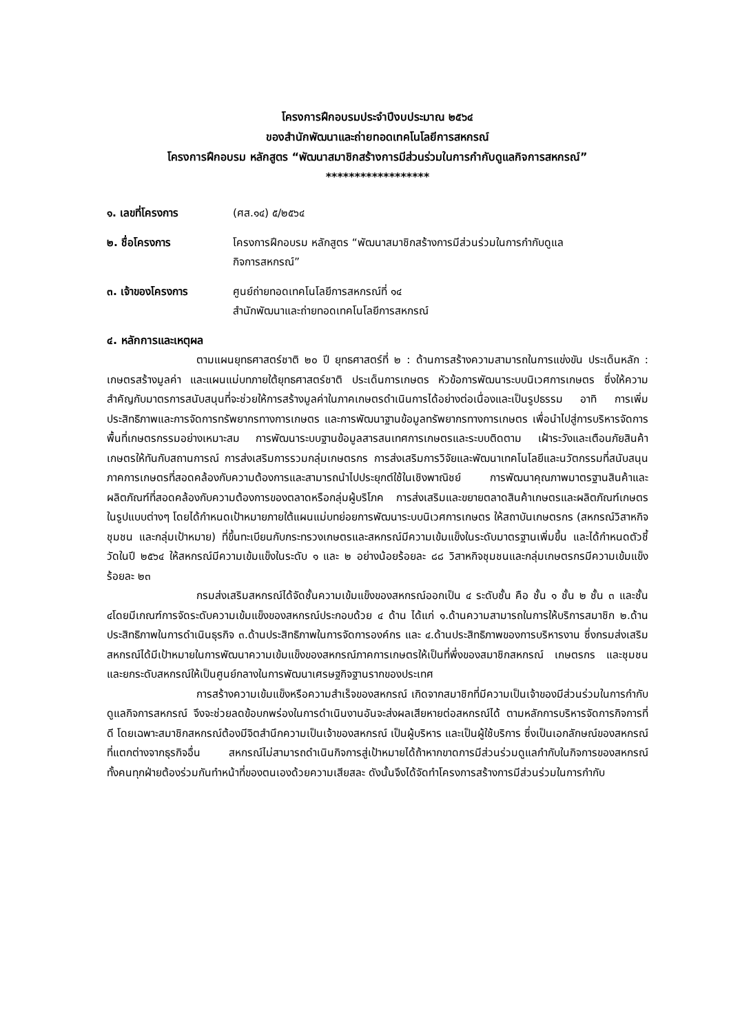โครงการฝึกอบรมประจำปีงบประมาณ ๒๕๖๔
ของสำนักพัฒนาและถ่ายทอดเทคโนโลยีการสหกรณ์
โครงการฝึกอบรม หลักสูตร “พัฒนาสมาชิกสร้างการมีส่วนร่วมในการกำกับดูแลกิจการสหกรณ์”
******************
๑. เลขที่โครงการ (ศส.๑๔) ๕/๒๕๖๔
๒. ชื่อโครงการ โครงการฝึกอบรม หลักสูตร “พัฒนาสมาชิกสร้างการมีส่วนร่วมในการกำกับดูแล
กิจการสหกรณ์”
๓. เจ้าของโครงการ ศูนย์ถ่ายทอดเทคโนโลยีการสหกรณ์ที่ ๑๔
สำนักพัฒนาและถ่ายทอดเทคโนโลยีการสหกรณ์
๔. หลักการและเหตุผล
ตามแผนยุทธศาสตร์ชาติ ๒๐ ปี ยุทธศาสตร์ที่ ๒ : ด้านการสร้างความสามารถในการแข่งขัน ประเด็นหลัก : เกษตรสร้างมูลค่า และแผนแม่บทภายใต้ยุทธศาสตร์ชาติ ประเด็นการเกษตร หัวข้อการพัฒนาระบบนิเวศการเกษตร ซึ่งให้ความสำคัญกับมาตรการสนับสนุนที่จะช่วยให้การสร้างมูลค่าในภาคเกษตรดำเนินการได้อย่างต่อเนื่องและเป็นรูปธรรม อาทิ การเพิ่มประสิทธิภาพและการจัดการทรัพยากรทางการเกษตร และการพัฒนาฐานข้อมูลทรัพยากรทางการเกษตร เพื่อนำไปสู่การบริหารจัดการพื้นที่เกษตรกรรมอย่างเหมาะสม การพัฒนาระบบฐานข้อมูลสารสนเทศการเกษตรและระบบติดตาม เฝ้าระวังและเตือนภัยสินค้าเกษตรให้ทันกับสถานการณ์ การส่งเสริมการรวมกลุ่มเกษตรกร การส่งเสริมการวิจัยและพัฒนาเทคโนโลยีและนวัตกรรมที่สนับสนุนภาคการเกษตรที่สอดคล้องกับความต้องการและสามารถนำไปประยุกต์ใช้ในเชิงพาณิชย์ การพัฒนาคุณภาพมาตรฐานสินค้าและผลิตภัณฑ์ที่สอดคล้องกับความต้องการของตลาดหรือกลุ่มผู้บริโภค การส่งเสริมและขยายตลาดสินค้าเกษตรและผลิตภัณฑ์เกษตรในรูปแบบต่างๆ โดยได้กำหนดเป้าหมายภายใต้แผนแม่บทย่อยการพัฒนาระบบนิเวศการเกษตร ให้สถาบันเกษตรกร (สหกรณ์วิสาหกิจชุมชน และกลุ่มเป้าหมาย) ที่ขึ้นทะเบียนกับกระทรวงเกษตรและสหกรณ์มีความเข้มแข็งในระดับมาตรฐานเพิ่มขึ้น และได้กำหนดตัวชี้วัดในปี ๒๕๖๔ ให้สหกรณ์มีความเข้มแข็งในระดับ ๑ และ ๒ อย่างน้อยร้อยละ ๘๘ วิสาหกิจชุมชนและกลุ่มเกษตรกรมีความเข้มแข็งร้อยละ ๒๓
กรมส่งเสริมสหกรณ์ได้จัดชั้นความเข้มแข็งของสหกรณ์ออกเป็น ๔ ระดับชั้น คือ ชั้น ๑ ชั้น ๒ ชั้น ๓ และชั้น ๔โดยมีเกณฑ์การจัดระดับความเข้มแข็งของสหกรณ์ประกอบด้วย ๔ ด้าน ได้แก่ ๑.ด้านความสามารถในการให้บริการสมาชิก ๒.ด้านประสิทธิภาพในการดำเนินธุรกิจ ๓.ด้านประสิทธิภาพในการจัดการองค์กร และ ๔.ด้านประสิทธิภาพของการบริหารงาน ซึ่งกรมส่งเสริมสหกรณ์ได้มีเป้าหมายในการพัฒนาความเข้มแข็งของสหกรณ์ภาคการเกษตรให้เป็นที่พึ่งของสมาชิกสหกรณ์ เกษตรกร และชุมชน และยกระดับสหกรณ์ให้เป็นศูนย์กลางในการพัฒนาเศรษฐกิจฐานรากของประเทศ
การสร้างความเข้มแข็งหรือความสำเร็จของสหกรณ์ เกิดจากสมาชิกที่มีความเป็นเจ้าของมีส่วนร่วมในการกำกับดูแลกิจการสหกรณ์ จึงจะช่วยลดข้อบกพร่องในการดำเนินงานอันจะส่งผลเสียหายต่อสหกรณ์ได้ ตามหลักการบริหารจัดการกิจการที่ดี โดยเฉพาะสมาชิกสหกรณ์ต้องมีจิตสำนึกความเป็นเจ้าของสหกรณ์ เป็นผู้บริหาร และเป็นผู้ใช้บริการ ซึ่งเป็นเอกลักษณ์ของสหกรณ์ที่แตกต่างจากธุรกิจอื่น สหกรณ์ไม่สามารถดำเนินกิจการสู่เป้าหมายได้ถ้าหากขาดการมีส่วนร่วมดูแลกำกับในกิจการของสหกรณ์ ทั้งคนทุกฝ่ายต้องร่วมกันทำหน้าที่ของตนเองด้วยความเสียสละ ดังนั้นจึงได้จัดทำโครงการสร้างการมีส่วนร่วมในการกำกับ